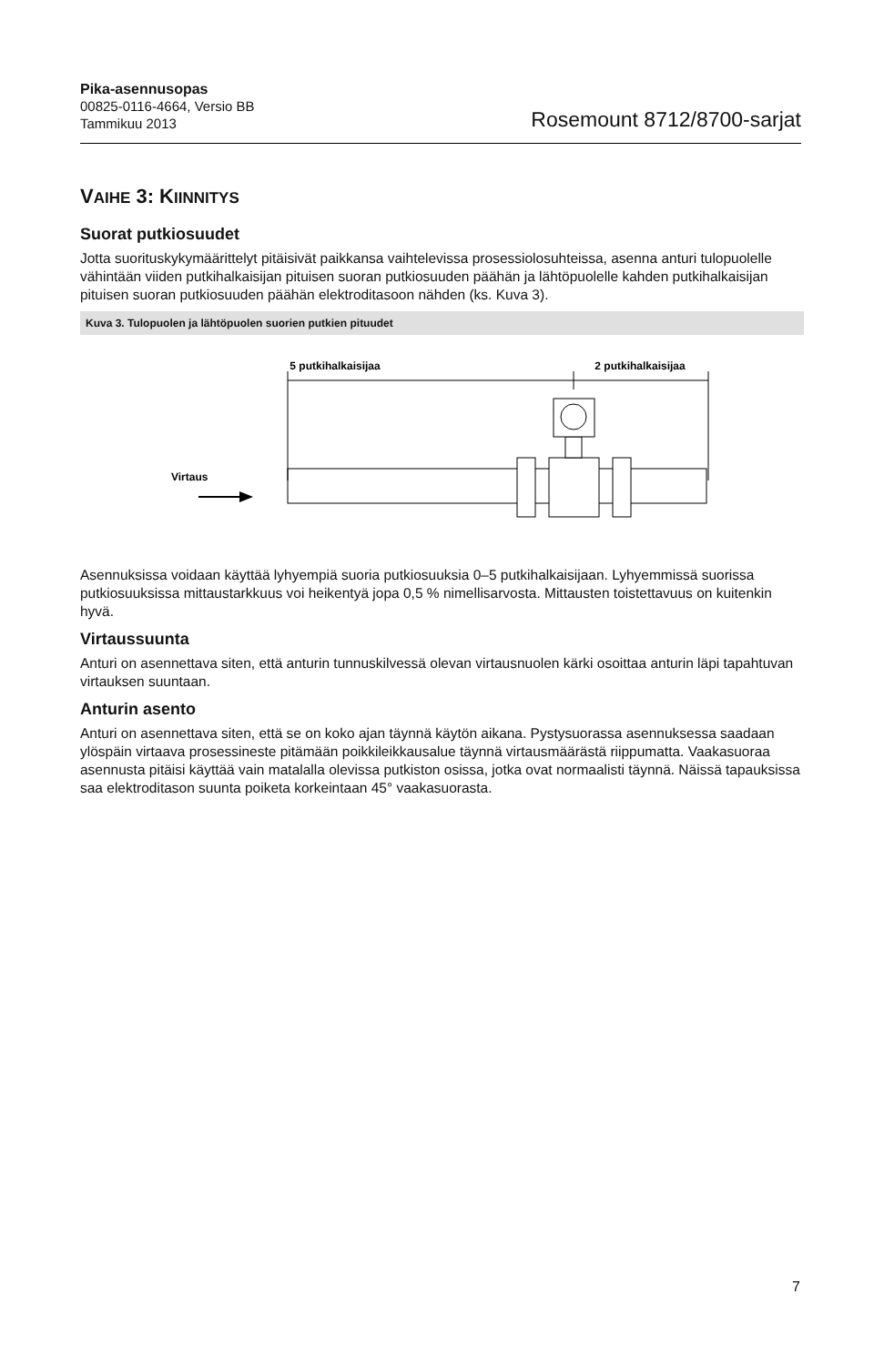Pika-asennusopas
00825-0116-4664, Versio BB
Tammikuu 2013
Rosemount 8712/8700-sarjat
VAIHE 3: KIINNITYS
Suorat putkiosuudet
Jotta suorituskykymäärittelyt pitäisivät paikkansa vaihtelevissa prosessiolosuhteissa, asenna anturi tulopuolelle vähintään viiden putkihalkaisijan pituisen suoran putkiosuuden päähän ja lähtöpuolelle kahden putkihalkaisijan pituisen suoran putkiosuuden päähän elektroditasoon nähden (ks. Kuva 3).
Kuva 3. Tulopuolen ja lähtöpuolen suorien putkien pituudet
5 putkihalkaisijaa
2 putkihalkaisijaa
Virtaus
Asennuksissa voidaan käyttää lyhyempiä suoria putkiosuuksia 0–5 putkihalkaisijaan. Lyhyemmissä suorissa putkiosuuksissa mittaustarkkuus voi heikentyä jopa 0,5 % nimellisarvosta. Mittausten toistettavuus on kuitenkin hyvä.
Virtaussuunta
Anturi on asennettava siten, että anturin tunnuskilvessä olevan virtausnuolen kärki osoittaa anturin läpi tapahtuvan virtauksen suuntaan.
Anturin asento
Anturi on asennettava siten, että se on koko ajan täynnä käytön aikana. Pystysuorassa asennuksessa saadaan ylöspäin virtaava prosessineste pitämään poikkileikkausalue täynnä virtausmäärästä riippumatta. Vaakasuoraa asennusta pitäisi käyttää vain matalalla olevissa putkiston osissa, jotka ovat normaalisti täynnä. Näissä tapauksissa saa elektroditason suunta poiketa korkeintaan 45° vaakasuorasta.
7